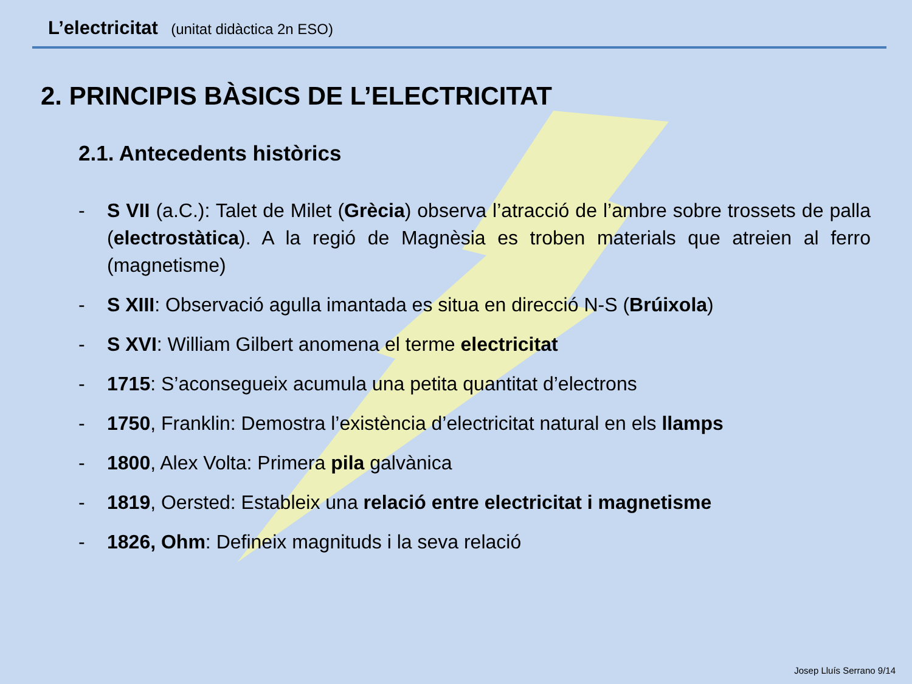L’electricitat (unitat didàctica 2n ESO)
2. PRINCIPIS BÀSICS DE L’ELECTRICITAT
2.1. Antecedents històrics
- S VII (a.C.): Talet de Milet (Grècia) observa l’atracció de l’ambre sobre trossets de palla (electrostàtica). A la regió de Magnèsia es troben materials que atreien al ferro (magnetisme)
- S XIII: Observació agulla imantada es situa en direcció N-S (Brúixola)
- S XVI: William Gilbert anomena el terme electricitat
- 1715: S’aconsegueix acumula una petita quantitat d’electrons
- 1750, Franklin: Demostra l’existència d’electricitat natural en els llamps
- 1800, Alex Volta: Primera pila galvànica
- 1819, Oersted: Estableix una relació entre electricitat i magnetisme
- 1826, Ohm: Defineix magnituds i la seva relació
Josep Lluís Serrano 9/14